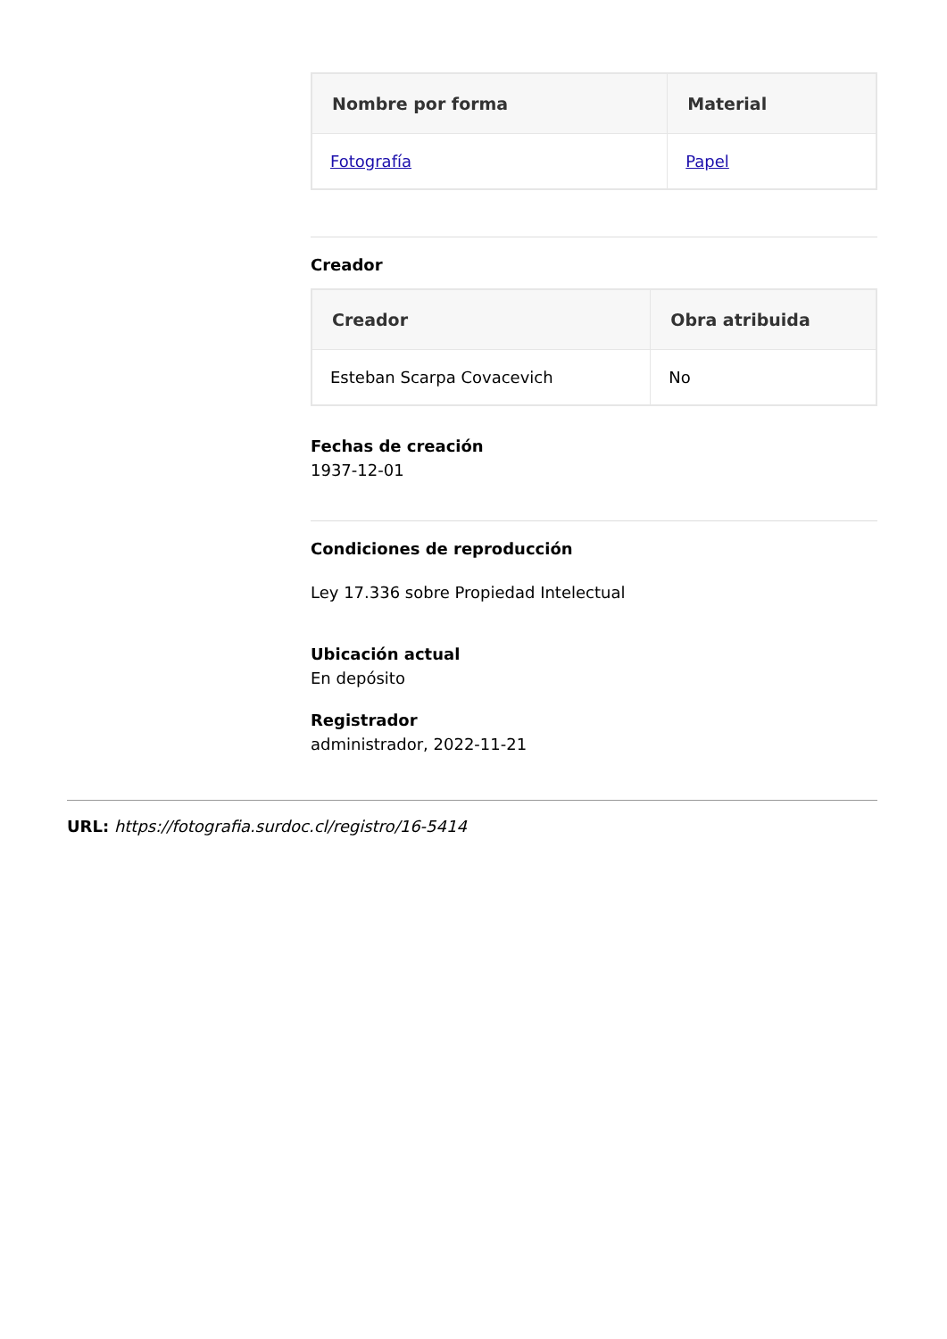| Nombre por forma | Material |
| --- | --- |
| Fotografía | Papel |
Creador
| Creador | Obra atribuida |
| --- | --- |
| Esteban Scarpa Covacevich | No |
Fechas de creación
1937-12-01
Condiciones de reproducción
Ley 17.336 sobre Propiedad Intelectual
Ubicación actual
En depósito
Registrador
administrador, 2022-11-21
URL: https://fotografia.surdoc.cl/registro/16-5414